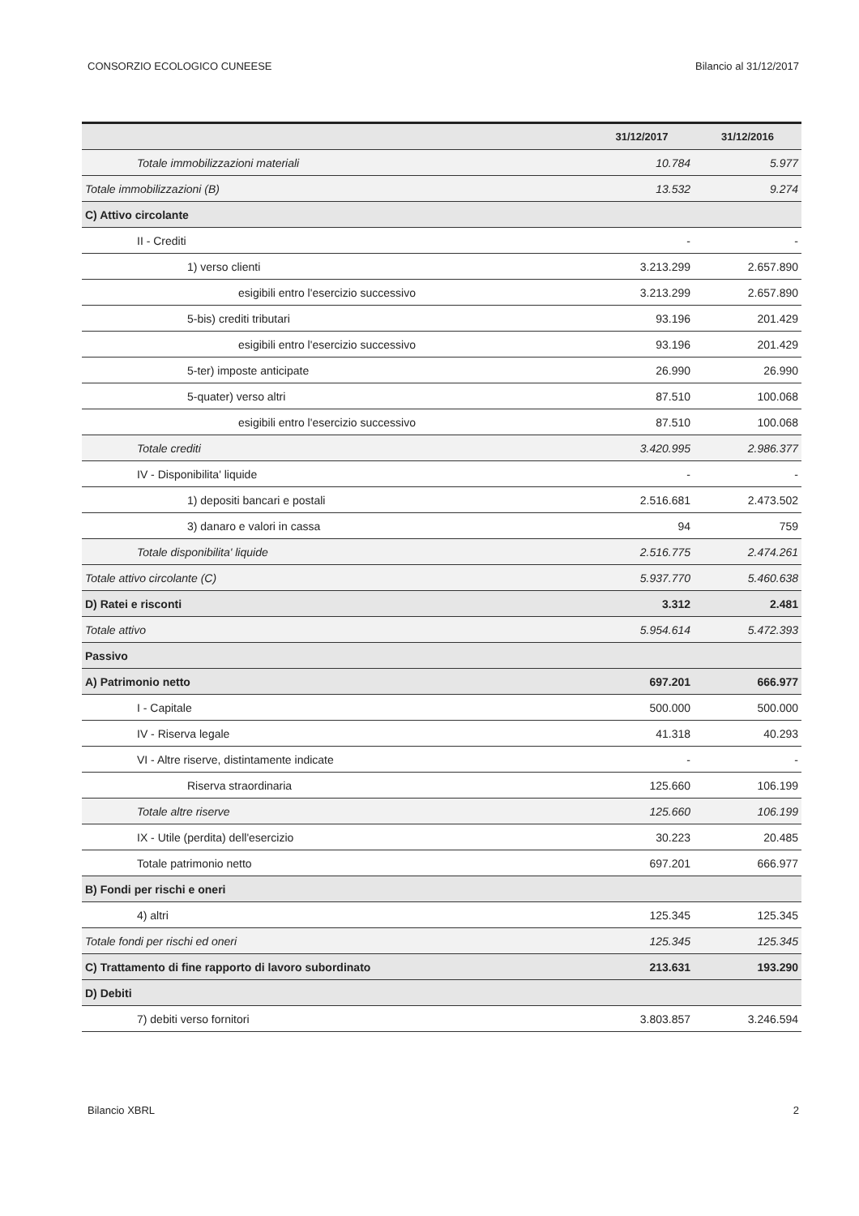CONSORZIO ECOLOGICO CUNEESE Bilancio al 31/12/2017
| | 31/12/2017 | 31/12/2016 |
| --- | --- | --- |
| Totale immobilizzazioni materiali | 10.784 | 5.977 |
| Totale immobilizzazioni (B) | 13.532 | 9.274 |
| C) Attivo circolante | | |
| II - Crediti | - | - |
| 1) verso clienti | 3.213.299 | 2.657.890 |
| esigibili entro l'esercizio successivo | 3.213.299 | 2.657.890 |
| 5-bis) crediti tributari | 93.196 | 201.429 |
| esigibili entro l'esercizio successivo | 93.196 | 201.429 |
| 5-ter) imposte anticipate | 26.990 | 26.990 |
| 5-quater) verso altri | 87.510 | 100.068 |
| esigibili entro l'esercizio successivo | 87.510 | 100.068 |
| Totale crediti | 3.420.995 | 2.986.377 |
| IV - Disponibilita' liquide | - | - |
| 1) depositi bancari e postali | 2.516.681 | 2.473.502 |
| 3) danaro e valori in cassa | 94 | 759 |
| Totale disponibilita' liquide | 2.516.775 | 2.474.261 |
| Totale attivo circolante (C) | 5.937.770 | 5.460.638 |
| D) Ratei e risconti | 3.312 | 2.481 |
| Totale attivo | 5.954.614 | 5.472.393 |
| Passivo | | |
| A) Patrimonio netto | 697.201 | 666.977 |
| I - Capitale | 500.000 | 500.000 |
| IV - Riserva legale | 41.318 | 40.293 |
| VI - Altre riserve, distintamente indicate | - | - |
| Riserva straordinaria | 125.660 | 106.199 |
| Totale altre riserve | 125.660 | 106.199 |
| IX - Utile (perdita) dell'esercizio | 30.223 | 20.485 |
| Totale patrimonio netto | 697.201 | 666.977 |
| B) Fondi per rischi e oneri | | |
| 4) altri | 125.345 | 125.345 |
| Totale fondi per rischi ed oneri | 125.345 | 125.345 |
| C) Trattamento di fine rapporto di lavoro subordinato | 213.631 | 193.290 |
| D) Debiti | | |
| 7) debiti verso fornitori | 3.803.857 | 3.246.594 |
Bilancio XBRL 2